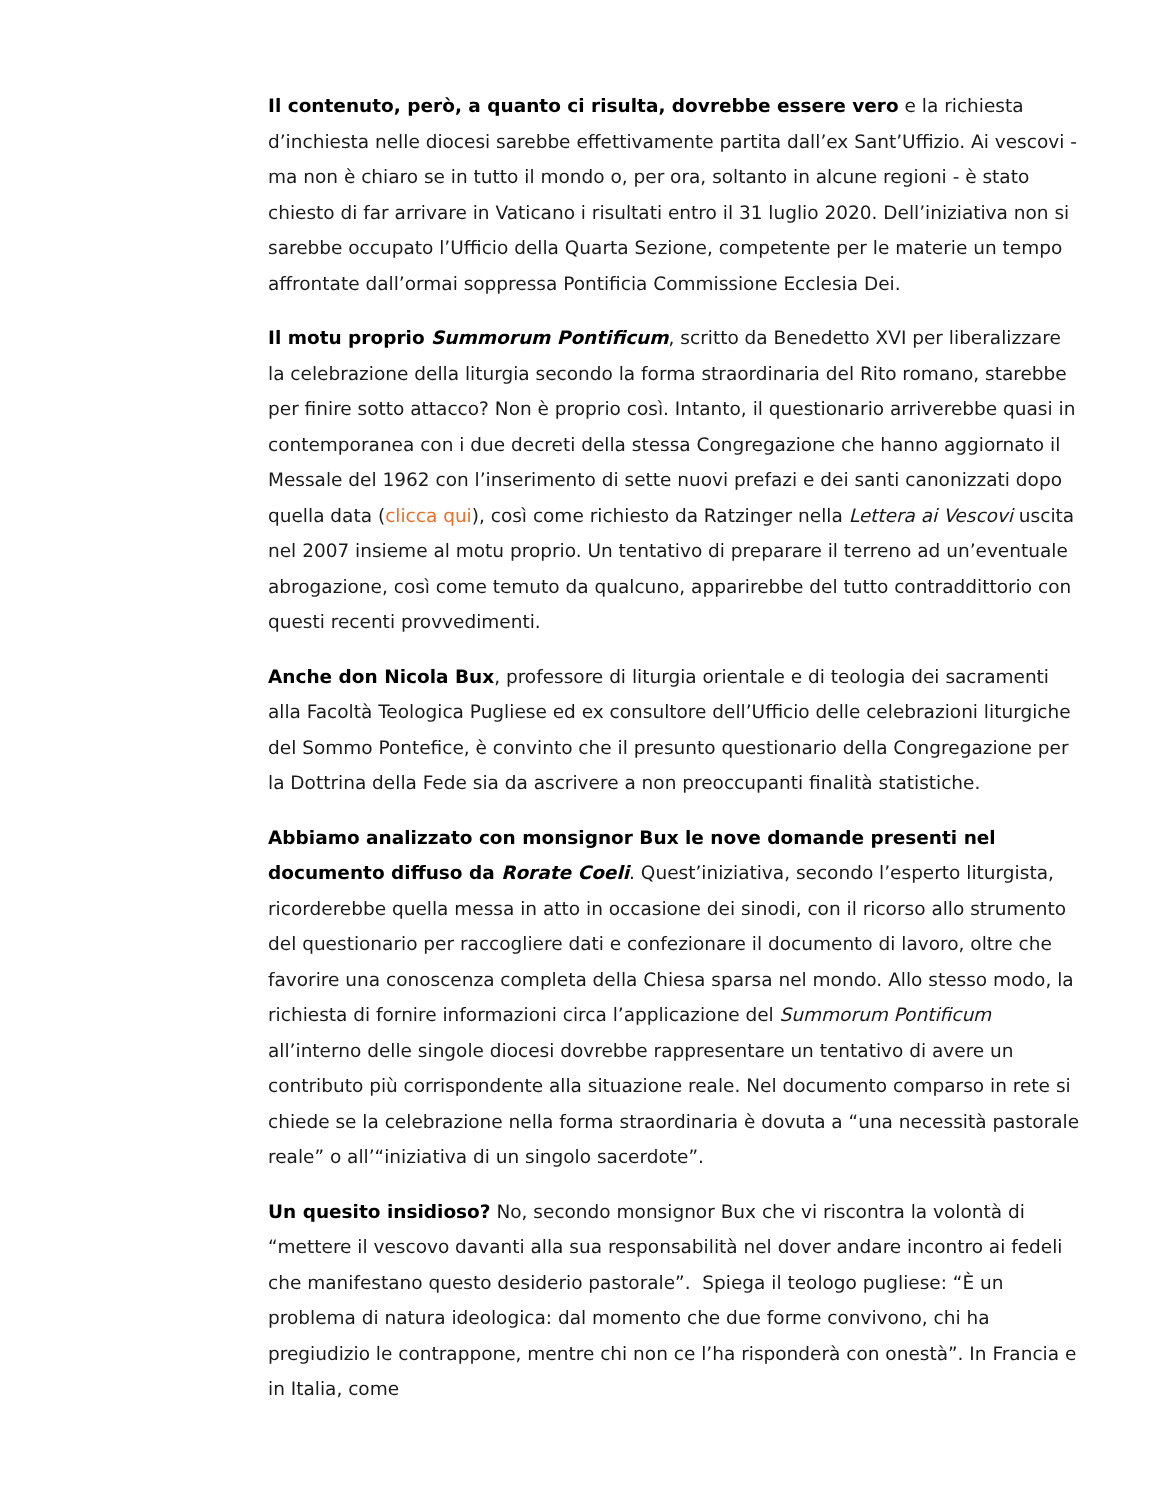Il contenuto, però, a quanto ci risulta, dovrebbe essere vero e la richiesta d’inchiesta nelle diocesi sarebbe effettivamente partita dall’ex Sant’Uffizio. Ai vescovi - ma non è chiaro se in tutto il mondo o, per ora, soltanto in alcune regioni - è stato chiesto di far arrivare in Vaticano i risultati entro il 31 luglio 2020. Dell’iniziativa non si sarebbe occupato l’Ufficio della Quarta Sezione, competente per le materie un tempo affrontate dall’ormai soppressa Pontificia Commissione Ecclesia Dei.
Il motu proprio Summorum Pontificum, scritto da Benedetto XVI per liberalizzare la celebrazione della liturgia secondo la forma straordinaria del Rito romano, starebbe per finire sotto attacco? Non è proprio così. Intanto, il questionario arriverebbe quasi in contemporanea con i due decreti della stessa Congregazione che hanno aggiornato il Messale del 1962 con l’inserimento di sette nuovi prefazi e dei santi canonizzati dopo quella data (clicca qui), così come richiesto da Ratzinger nella Lettera ai Vescovi uscita nel 2007 insieme al motu proprio. Un tentativo di preparare il terreno ad un’eventuale abrogazione, così come temuto da qualcuno, apparirebbe del tutto contraddittorio con questi recenti provvedimenti.
Anche don Nicola Bux, professore di liturgia orientale e di teologia dei sacramenti alla Facoltà Teologica Pugliese ed ex consultore dell’Ufficio delle celebrazioni liturgiche del Sommo Pontefice, è convinto che il presunto questionario della Congregazione per la Dottrina della Fede sia da ascrivere a non preoccupanti finalità statistiche.
Abbiamo analizzato con monsignor Bux le nove domande presenti nel documento diffuso da Rorate Coeli. Quest’iniziativa, secondo l’esperto liturgista, ricorderebbe quella messa in atto in occasione dei sinodi, con il ricorso allo strumento del questionario per raccogliere dati e confezionare il documento di lavoro, oltre che favorire una conoscenza completa della Chiesa sparsa nel mondo. Allo stesso modo, la richiesta di fornire informazioni circa l’applicazione del Summorum Pontificum all’interno delle singole diocesi dovrebbe rappresentare un tentativo di avere un contributo più corrispondente alla situazione reale. Nel documento comparso in rete si chiede se la celebrazione nella forma straordinaria è dovuta a “una necessità pastorale reale” o all’“iniziativa di un singolo sacerdote”.
Un quesito insidioso? No, secondo monsignor Bux che vi riscontra la volontà di “mettere il vescovo davanti alla sua responsabilità nel dover andare incontro ai fedeli che manifestano questo desiderio pastorale”. Spiega il teologo pugliese: “È un problema di natura ideologica: dal momento che due forme convivono, chi ha pregiudizio le contrappone, mentre chi non ce l’ha risponderà con onestà”. In Francia e in Italia, come